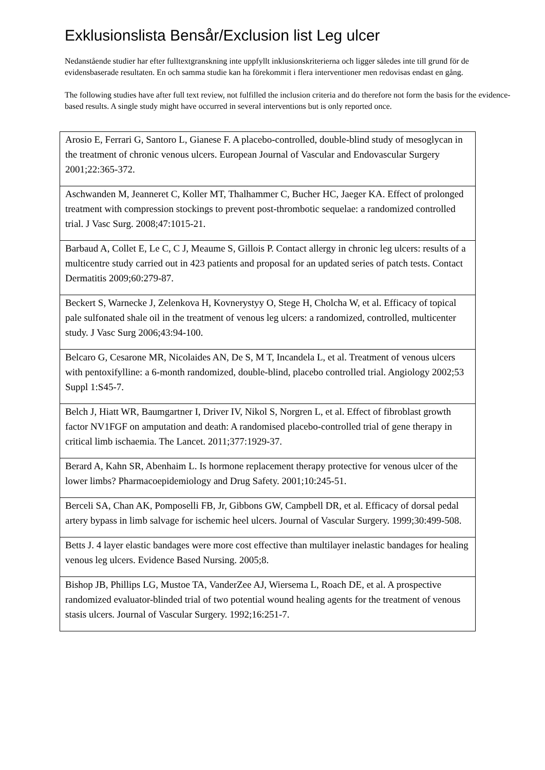Exklusionslista Bensår/Exclusion list Leg ulcer
Nedanstående studier har efter fulltextgranskning inte uppfyllt inklusionskriterierna och ligger således inte till grund för de evidensbaserade resultaten. En och samma studie kan ha förekommit i flera interventioner men redovisas endast en gång.
The following studies have after full text review, not fulfilled the inclusion criteria and do therefore not form the basis for the evidence-based results. A single study might have occurred in several interventions but is only reported once.
| Arosio E, Ferrari G, Santoro L, Gianese F. A placebo-controlled, double-blind study of mesoglycan in the treatment of chronic venous ulcers. European Journal of Vascular and Endovascular Surgery 2001;22:365-372. |
| Aschwanden M, Jeanneret C, Koller MT, Thalhammer C, Bucher HC, Jaeger KA. Effect of prolonged treatment with compression stockings to prevent post-thrombotic sequelae: a randomized controlled trial. J Vasc Surg. 2008;47:1015-21. |
| Barbaud A, Collet E, Le C, C J, Meaume S, Gillois P. Contact allergy in chronic leg ulcers: results of a multicentre study carried out in 423 patients and proposal for an updated series of patch tests. Contact Dermatitis 2009;60:279-87. |
| Beckert S, Warnecke J, Zelenkova H, Kovnerystyy O, Stege H, Cholcha W, et al. Efficacy of topical pale sulfonated shale oil in the treatment of venous leg ulcers: a randomized, controlled, multicenter study. J Vasc Surg 2006;43:94-100. |
| Belcaro G, Cesarone MR, Nicolaides AN, De S, M T, Incandela L, et al. Treatment of venous ulcers with pentoxifylline: a 6-month randomized, double-blind, placebo controlled trial. Angiology 2002;53 Suppl 1:S45-7. |
| Belch J, Hiatt WR, Baumgartner I, Driver IV, Nikol S, Norgren L, et al. Effect of fibroblast growth factor NV1FGF on amputation and death: A randomised placebo-controlled trial of gene therapy in critical limb ischaemia. The Lancet. 2011;377:1929-37. |
| Berard A, Kahn SR, Abenhaim L. Is hormone replacement therapy protective for venous ulcer of the lower limbs? Pharmacoepidemiology and Drug Safety. 2001;10:245-51. |
| Berceli SA, Chan AK, Pomposelli FB, Jr, Gibbons GW, Campbell DR, et al. Efficacy of dorsal pedal artery bypass in limb salvage for ischemic heel ulcers. Journal of Vascular Surgery. 1999;30:499-508. |
| Betts J. 4 layer elastic bandages were more cost effective than multilayer inelastic bandages for healing venous leg ulcers. Evidence Based Nursing. 2005;8. |
| Bishop JB, Phillips LG, Mustoe TA, VanderZee AJ, Wiersema L, Roach DE, et al. A prospective randomized evaluator-blinded trial of two potential wound healing agents for the treatment of venous stasis ulcers. Journal of Vascular Surgery. 1992;16:251-7. |